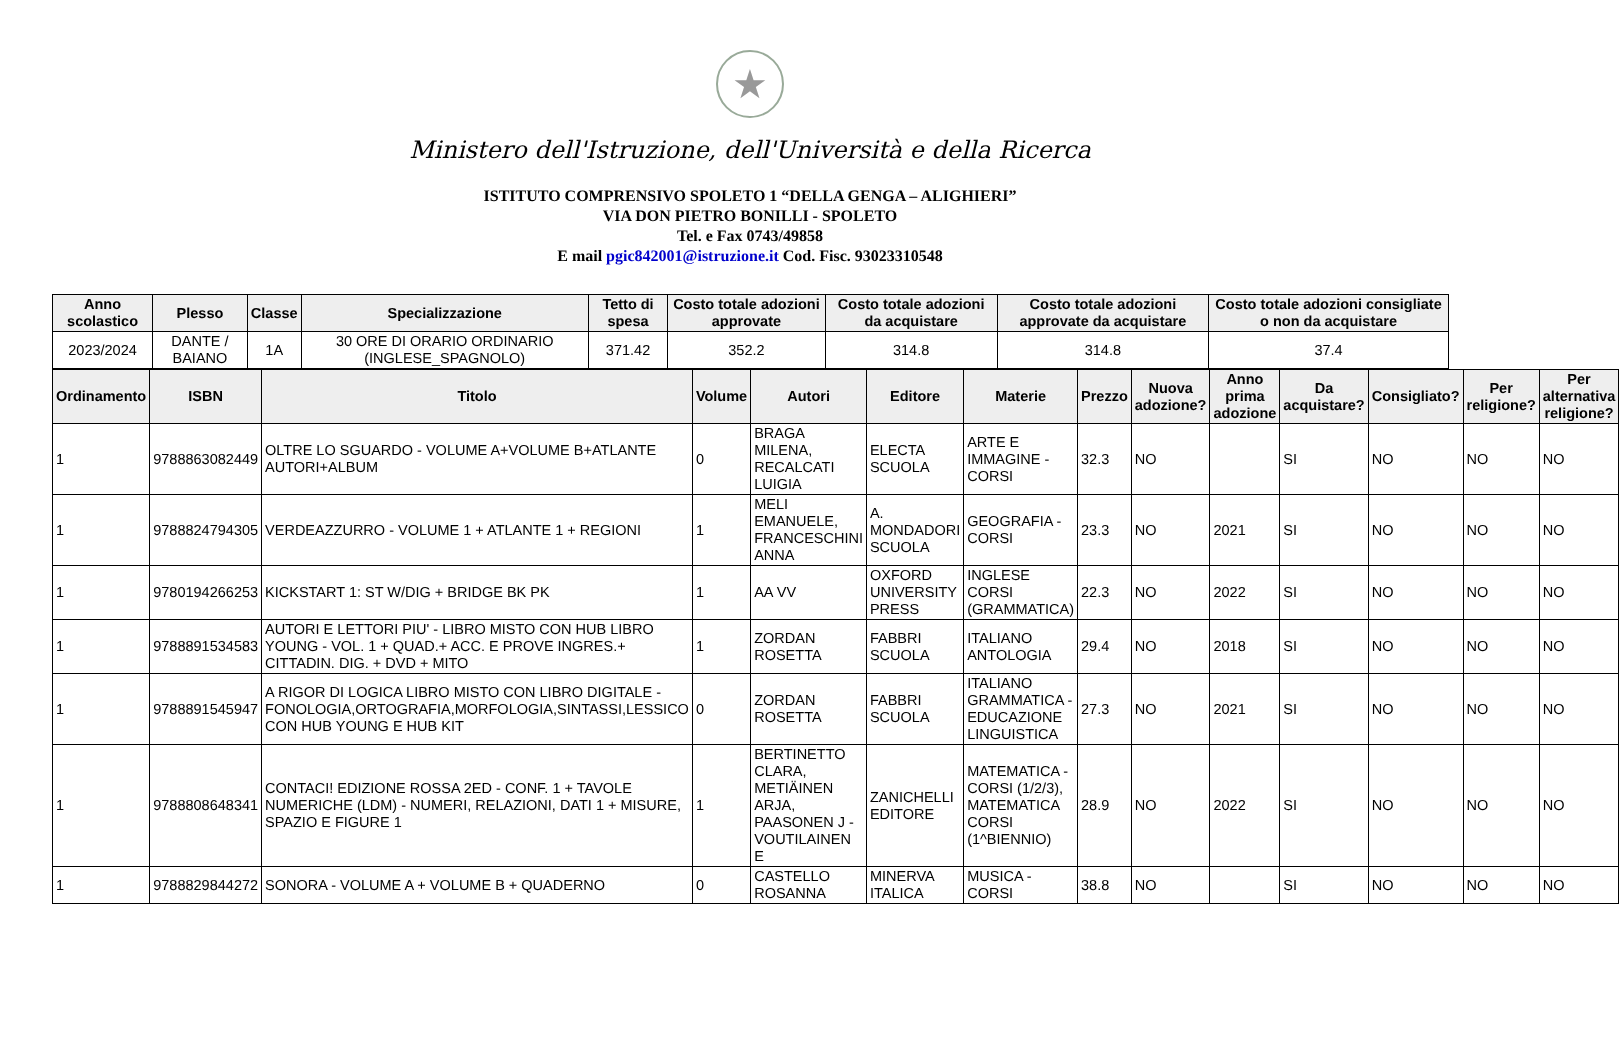★
Ministero dell'Istruzione, dell'Università e della Ricerca
ISTITUTO COMPRENSIVO SPOLETO 1 “DELLA GENGA – ALIGHIERI”
VIA DON PIETRO BONILLI - SPOLETO
Tel. e Fax 0743/49858
E mail pgic842001@istruzione.it Cod. Fisc. 93023310548
| Anno scolastico | Plesso | Classe | Specializzazione | Tetto di spesa | Costo totale adozioni approvate | Costo totale adozioni da acquistare | Costo totale adozioni approvate da acquistare | Costo totale adozioni consigliate o non da acquistare |
| --- | --- | --- | --- | --- | --- | --- | --- | --- |
| 2023/2024 | DANTE / BAIANO | 1A | 30 ORE DI ORARIO ORDINARIO (INGLESE_SPAGNOLO) | 371.42 | 352.2 | 314.8 | 314.8 | 37.4 |
| Ordinamento | ISBN | Titolo | Volume | Autori | Editore | Materie | Prezzo | Nuova adozione? | Anno prima adozione | Da acquistare? | Consigliato? | Per religione? | Per alternativa religione? |
| --- | --- | --- | --- | --- | --- | --- | --- | --- | --- | --- | --- | --- | --- |
| 1 | 9788863082449 | OLTRE LO SGUARDO - VOLUME A+VOLUME B+ATLANTE AUTORI+ALBUM | 0 | BRAGA MILENA, RECALCATI LUIGIA | ELECTA SCUOLA | ARTE E IMMAGINE - CORSI | 32.3 | NO | | SI | NO | NO | NO |
| 1 | 9788824794305 | VERDEAZZURRO - VOLUME 1 + ATLANTE 1 + REGIONI | 1 | MELI EMANUELE, FRANCESCHINI ANNA | A. MONDADORI SCUOLA | GEOGRAFIA - CORSI | 23.3 | NO | 2021 | SI | NO | NO | NO |
| 1 | 9780194266253 | KICKSTART 1: ST W/DIG + BRIDGE BK PK | 1 | AA VV | OXFORD UNIVERSITY PRESS | INGLESE CORSI (GRAMMATICA) | 22.3 | NO | 2022 | SI | NO | NO | NO |
| 1 | 9788891534583 | AUTORI E LETTORI PIU' - LIBRO MISTO CON HUB LIBRO YOUNG - VOL. 1 + QUAD.+ ACC. E PROVE INGRES.+ CITTADIN. DIG. + DVD + MITO | 1 | ZORDAN ROSETTA | FABBRI SCUOLA | ITALIANO ANTOLOGIA | 29.4 | NO | 2018 | SI | NO | NO | NO |
| 1 | 9788891545947 | A RIGOR DI LOGICA LIBRO MISTO CON LIBRO DIGITALE - FONOLOGIA,ORTOGRAFIA,MORFOLOGIA,SINTASSI,LESSICO CON HUB YOUNG E HUB KIT | 0 | ZORDAN ROSETTA | FABBRI SCUOLA | ITALIANO GRAMMATICA - EDUCAZIONE LINGUISTICA | 27.3 | NO | 2021 | SI | NO | NO | NO |
| 1 | 9788808648341 | CONTACI! EDIZIONE ROSSA 2ED - CONF. 1 + TAVOLE NUMERICHE (LDM) - NUMERI, RELAZIONI, DATI 1 + MISURE, SPAZIO E FIGURE 1 | 1 | BERTINETTO CLARA, METIÄINEN ARJA, PAASONEN J - VOUTILAINEN E | ZANICHELLI EDITORE | MATEMATICA - CORSI (1/2/3), MATEMATICA CORSI (1^BIENNIO) | 28.9 | NO | 2022 | SI | NO | NO | NO |
| 1 | 9788829844272 | SONORA - VOLUME A + VOLUME B + QUADERNO | 0 | CASTELLO ROSANNA | MINERVA ITALICA | MUSICA - CORSI | 38.8 | NO | | SI | NO | NO | NO |